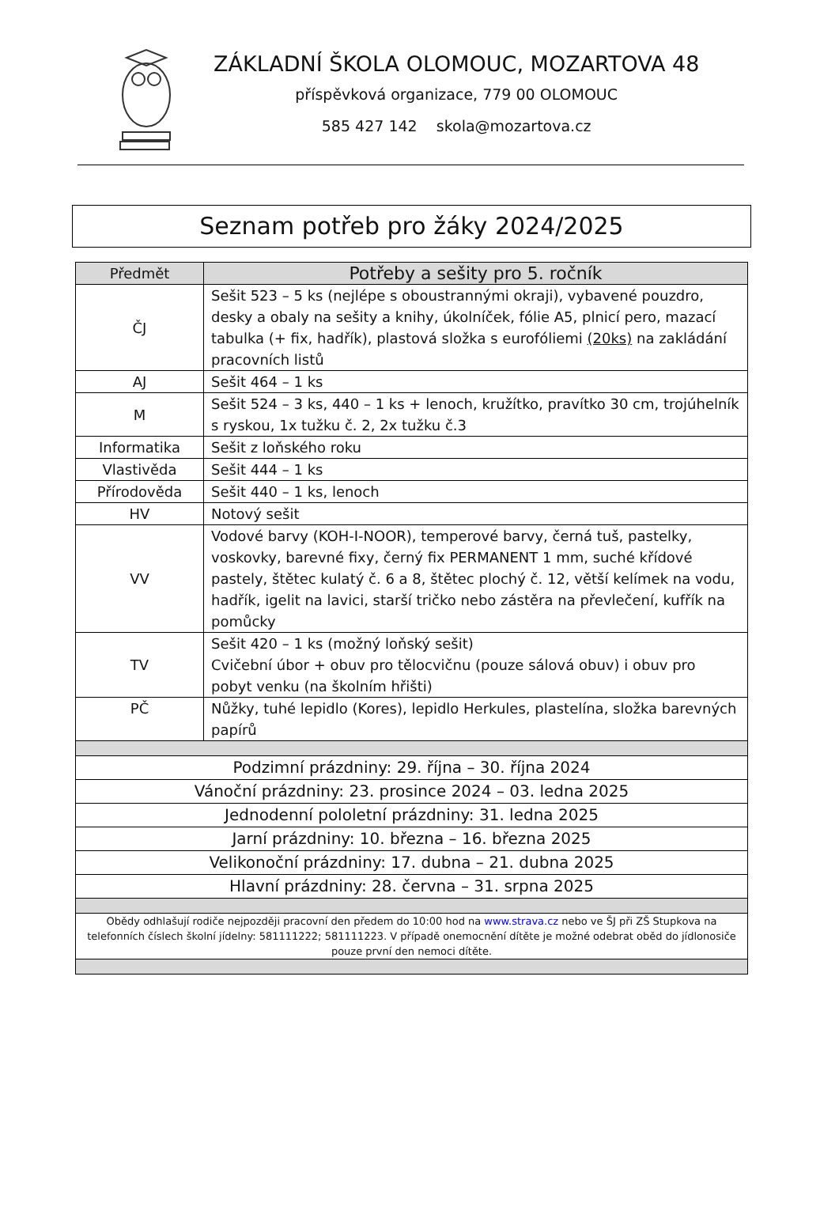ZÁKLADNÍ ŠKOLA OLOMOUC, MOZARTOVA 48
příspěvková organizace, 779 00 OLOMOUC
585 427 142 skola@mozartova.cz
Seznam potřeb pro žáky 2024/2025
| Předmět | Potřeby a sešity pro 5. ročník |
| --- | --- |
| ČJ | Sešit 523 – 5 ks (nejlépe s oboustrannými okraji), vybavené pouzdro, desky a obaly na sešity a knihy, úkolníček, fólie A5, plnicí pero, mazací tabulka (+ fix, hadřík), plastová složka s eurofóliemi (20ks) na zakládání pracovních listů |
| AJ | Sešit 464 – 1 ks |
| M | Sešit 524 – 3 ks, 440 – 1 ks + lenoch, kružítko, pravítko 30 cm, trojúhelník s ryskou, 1x tužku č. 2, 2x tužku č.3 |
| Informatika | Sešit z loňského roku |
| Vlastivěda | Sešit 444 – 1 ks |
| Přírodověda | Sešit 440 – 1 ks, lenoch |
| HV | Notový sešit |
| VV | Vodové barvy (KOH-I-NOOR), temperové barvy, černá tuš, pastelky, voskovky, barevné fixy, černý fix PERMANENT 1 mm, suché křídové pastely, štětec kulatý č. 6 a 8, štětec plochý č. 12, větší kelímek na vodu, hadřík, igelit na lavici, starší tričko nebo zástěra na převlečení, kufřík na pomůcky |
| TV | Sešit 420 – 1 ks (možný loňský sešit) Cvičební úbor + obuv pro tělocvičnu (pouze sálová obuv) i obuv pro pobyt venku (na školním hřišti) |
| PČ | Nůžky, tuhé lepidlo (Kores), lepidlo Herkules, plastelína, složka barevných papírů |
| Podzimní prázdniny: 29. října – 30. října 2024 | |
| Vánoční prázdniny: 23. prosince 2024 – 03. ledna 2025 | |
| Jednodenní pololetní prázdniny: 31. ledna 2025 | |
| Jarní prázdniny: 10. března – 16. března 2025 | |
| Velikonoční prázdniny: 17. dubna – 21. dubna 2025 | |
| Hlavní prázdniny: 28. června – 31. srpna 2025 | |
| Obědy odhlašují rodiče nejpozději pracovní den předem do 10:00 hod na www.strava.cz nebo ve ŠJ při ZŠ Stupkova na telefonních číslech školní jídelny: 581111222; 581111223. V případě onemocnění dítěte je možné odebrat oběd do jídlonosiče pouze první den nemoci dítěte. | |